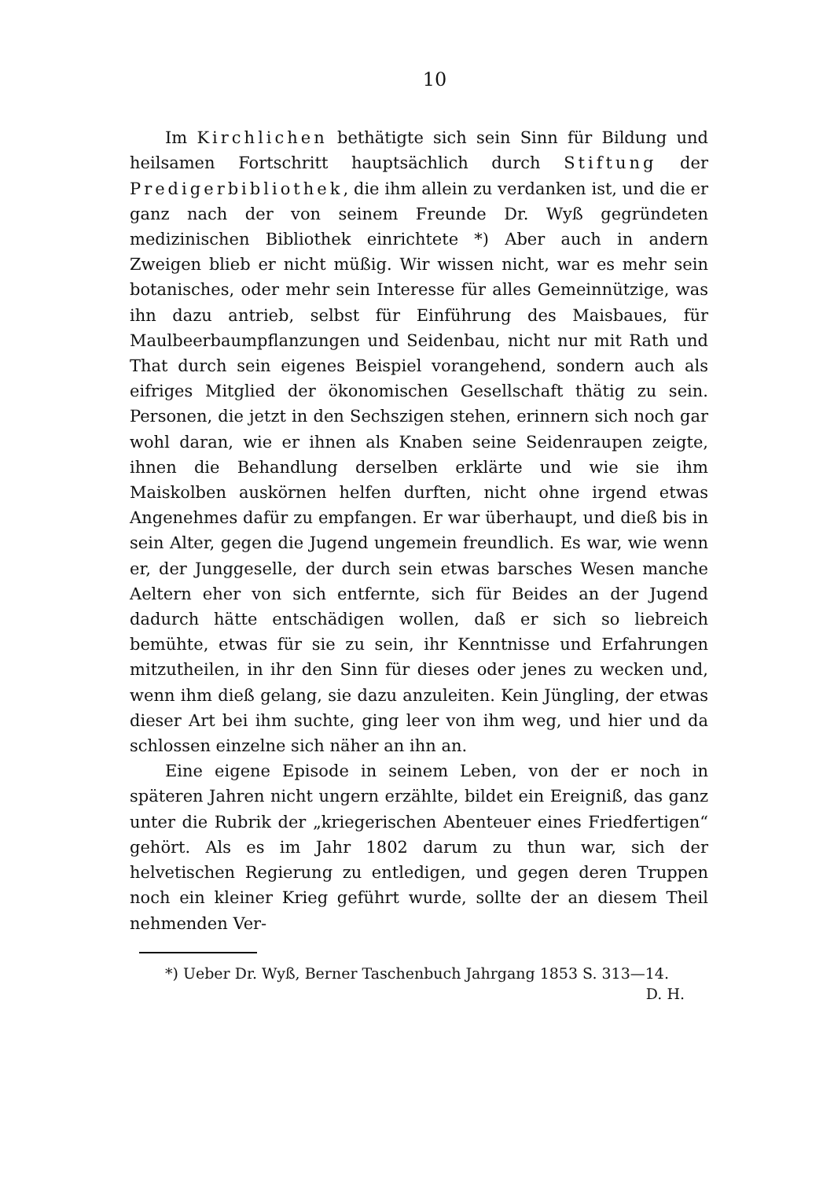10
Im Kirchlichen bethätigte sich sein Sinn für Bildung und heilsamen Fortschritt hauptsächlich durch Stiftung der Predigerbibliothek, die ihm allein zu verdanken ist, und die er ganz nach der von seinem Freunde Dr. Wyß gegründeten medizinischen Bibliothek einrichtete *) Aber auch in andern Zweigen blieb er nicht müßig. Wir wissen nicht, war es mehr sein botanisches, oder mehr sein Interesse für alles Gemeinnützige, was ihn dazu antrieb, selbst für Einführung des Maisbaues, für Maulbeerbaumpflanzungen und Seidenbau, nicht nur mit Rath und That durch sein eigenes Beispiel vorangehend, sondern auch als eifriges Mitglied der ökonomischen Gesellschaft thätig zu sein. Personen, die jetzt in den Sechszigen stehen, erinnern sich noch gar wohl daran, wie er ihnen als Knaben seine Seidenraupen zeigte, ihnen die Behandlung derselben erklärte und wie sie ihm Maiskolben auskörnen helfen durften, nicht ohne irgend etwas Angenehmes dafür zu empfangen. Er war überhaupt, und dieß bis in sein Alter, gegen die Jugend ungemein freundlich. Es war, wie wenn er, der Junggeselle, der durch sein etwas barsches Wesen manche Aeltern eher von sich entfernte, sich für Beides an der Jugend dadurch hätte entschädigen wollen, daß er sich so liebreich bemühte, etwas für sie zu sein, ihr Kenntnisse und Erfahrungen mitzutheilen, in ihr den Sinn für dieses oder jenes zu wecken und, wenn ihm dieß gelang, sie dazu anzuleiten. Kein Jüngling, der etwas dieser Art bei ihm suchte, ging leer von ihm weg, und hier und da schlossen einzelne sich näher an ihn an.
Eine eigene Episode in seinem Leben, von der er noch in späteren Jahren nicht ungern erzählte, bildet ein Ereigniß, das ganz unter die Rubrik der „kriegerischen Abenteuer eines Friedfertigen“ gehört. Als es im Jahr 1802 darum zu thun war, sich der helvetischen Regierung zu entledigen, und gegen deren Truppen noch ein kleiner Krieg geführt wurde, sollte der an diesem Theil nehmenden Ver-
*) Ueber Dr. Wyß, Berner Taschenbuch Jahrgang 1853 S. 313—14. D. H.